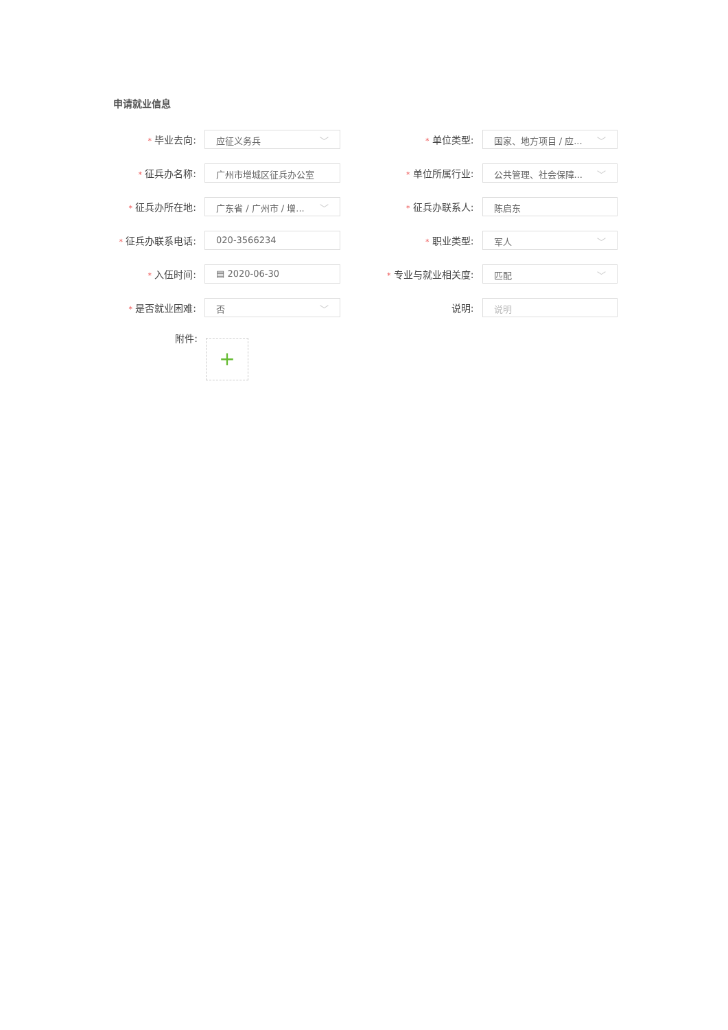申请就业信息
* 毕业去向:
应征义务兵 ﹀
* 单位类型:
国家、地方项目 / 应... ﹀
* 征兵办名称:
广州市增城区征兵办公室
* 单位所属行业:
公共管理、社会保障... ﹀
* 征兵办所在地:
广东省 / 广州市 / 增... ﹀
* 征兵办联系人:
陈启东
* 征兵办联系电话:
020-3566234
* 职业类型:
军人 ﹀
* 入伍时间:
▤ 2020-06-30
* 专业与就业相关度:
匹配 ﹀
* 是否就业困难:
否 ﹀
说明:
说明
附件:
+